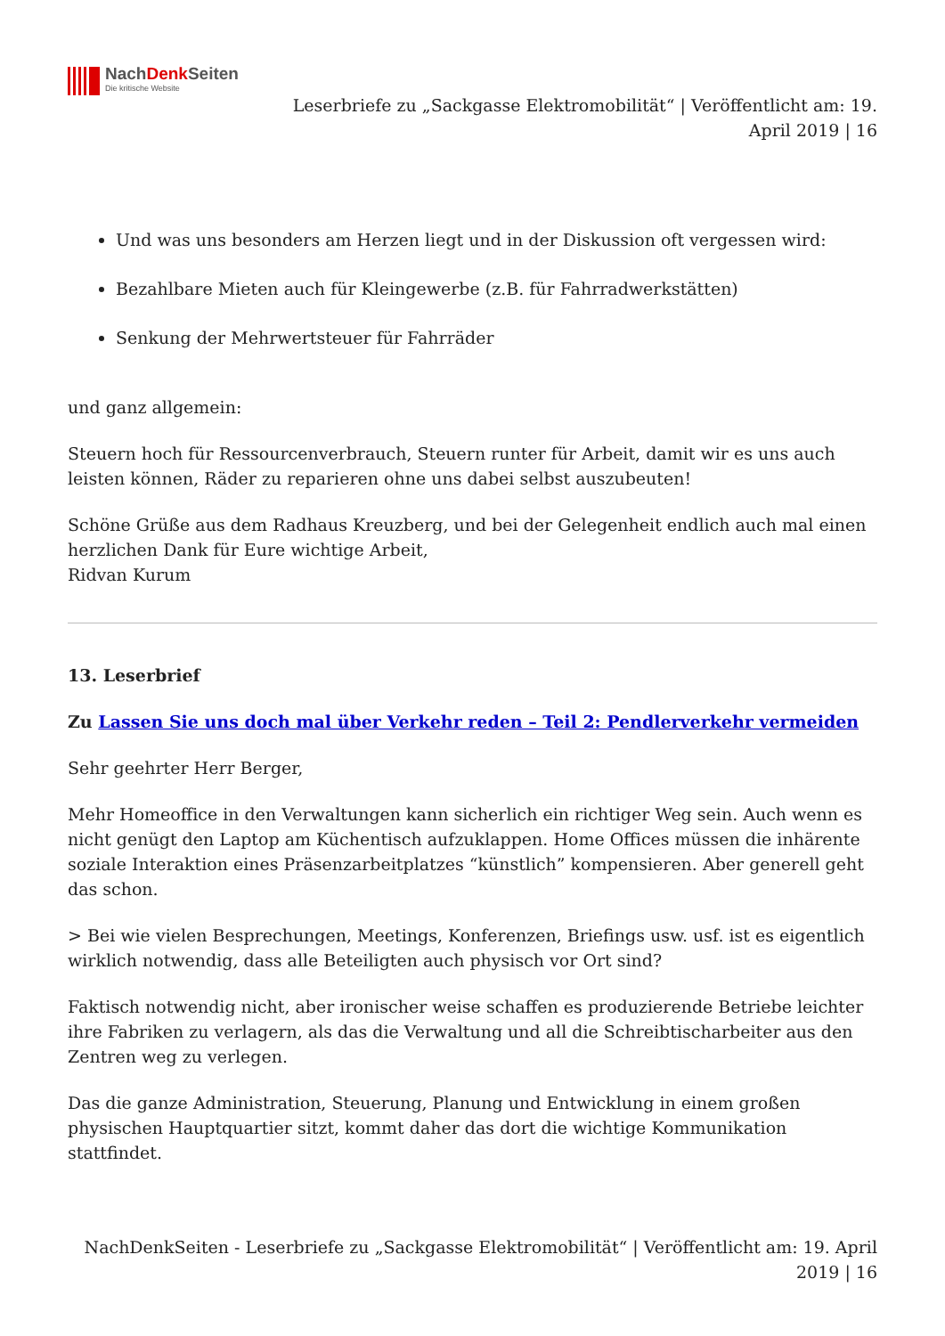NachDenk Seiten
Die kritische Website
Leserbriefe zu „Sackgasse Elektromobilität“ | Veröffentlicht am: 19.
April 2019 | 16
Und was uns besonders am Herzen liegt und in der Diskussion oft vergessen wird:
Bezahlbare Mieten auch für Kleingewerbe (z.B. für Fahrradwerkstätten)
Senkung der Mehrwertsteuer für Fahrräder
und ganz allgemein:
Steuern hoch für Ressourcenverbrauch, Steuern runter für Arbeit, damit wir es uns auch leisten können, Räder zu reparieren ohne uns dabei selbst auszubeuten!
Schöne Grüße aus dem Radhaus Kreuzberg, und bei der Gelegenheit endlich auch mal einen herzlichen Dank für Eure wichtige Arbeit,
Ridvan Kurum
13. Leserbrief
Zu Lassen Sie uns doch mal über Verkehr reden – Teil 2: Pendlerverkehr vermeiden
Sehr geehrter Herr Berger,
Mehr Homeoffice in den Verwaltungen kann sicherlich ein richtiger Weg sein. Auch wenn es nicht genügt den Laptop am Küchentisch aufzuklappen. Home Offices müssen die inhärente soziale Interaktion eines Präsenzarbeitplatzes “künstlich” kompensieren. Aber generell geht das schon.
> Bei wie vielen Besprechungen, Meetings, Konferenzen, Briefings usw. usf. ist es eigentlich wirklich notwendig, dass alle Beteiligten auch physisch vor Ort sind?
Faktisch notwendig nicht, aber ironischer weise schaffen es produzierende Betriebe leichter ihre Fabriken zu verlagern, als das die Verwaltung und all die Schreibtischarbeiter aus den Zentren weg zu verlegen.
Das die ganze Administration, Steuerung, Planung und Entwicklung in einem großen physischen Hauptquartier sitzt, kommt daher das dort die wichtige Kommunikation stattfindet.
NachDenkSeiten - Leserbriefe zu „Sackgasse Elektromobilität“ | Veröffentlicht am: 19. April
2019 | 16